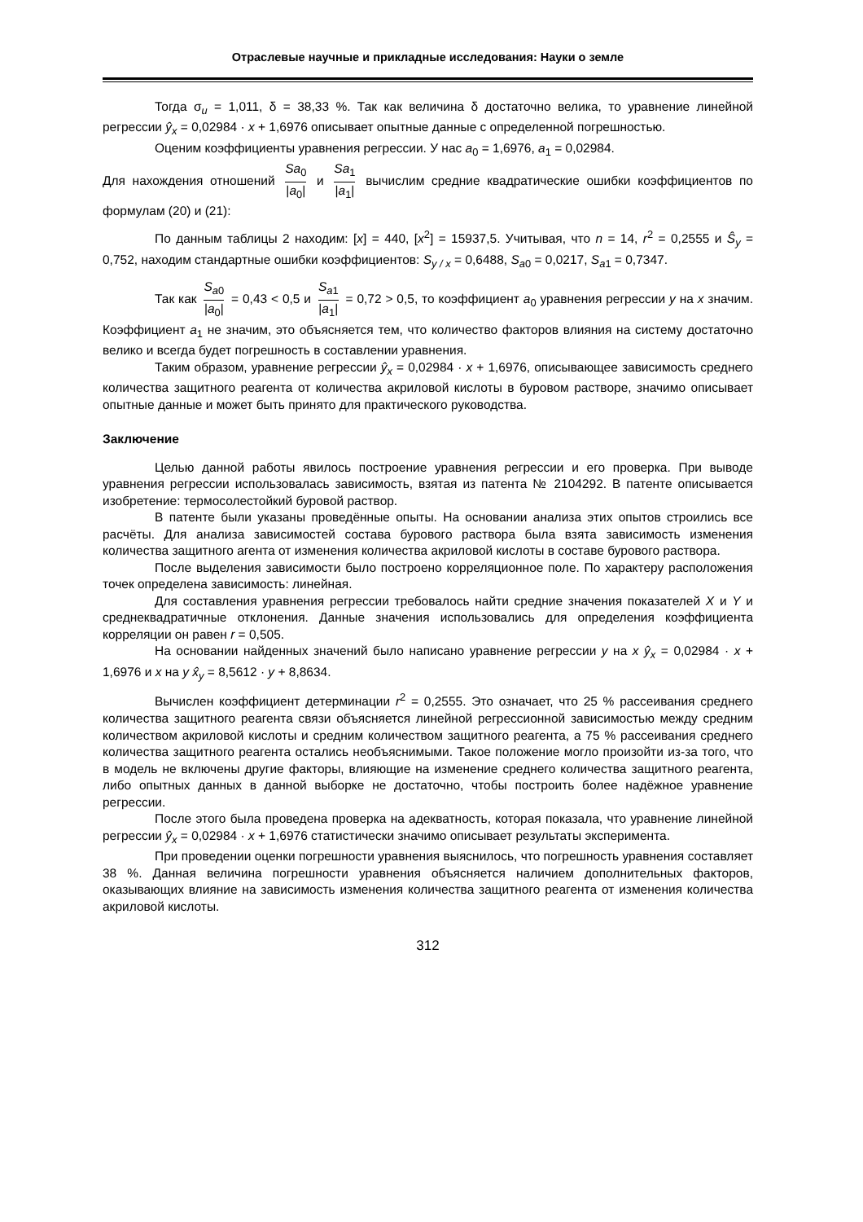Отраслевые научные и прикладные исследования: Науки о земле
Тогда σ<sub>u</sub> = 1,011, δ = 38,33 %. Так как величина δ достаточно велика, то уравнение линейной регрессии ŷ<sub>x</sub> = 0,02984 · x + 1,6976 описывает опытные данные с определенной погрешностью.
Оценим коэффициенты уравнения регрессии. У нас a<sub>0</sub> = 1,6976, a<sub>1</sub> = 0,02984.
Для нахождения отношений Sa<sub>0</sub> |a<sub>0</sub>| и Sa<sub>1</sub> |a<sub>1</sub>| вычислим средние квадратические ошибки коэффициентов по формулам (20) и (21):
По данным таблицы 2 находим: [x] = 440, [x<sup>2</sup>] = 15937,5. Учитывая, что n = 14, r<sup>2</sup> = 0,2555 и Ŝ<sub>y</sub> = 0,752, находим стандартные ошибки коэффициентов: S<sub>y / x</sub> = 0,6488, S<sub>a</sub><sub>0</sub> = 0,0217, S<sub>a</sub><sub>1</sub> = 0,7347.
Так как S<sub>a</sub><sub>0</sub> |a<sub>0</sub>| = 0,43 < 0,5 и S<sub>a</sub><sub>1</sub> |a<sub>1</sub>| = 0,72 > 0,5, то коэффициент a<sub>0</sub> уравнения регрессии y на x значим. Коэффициент a<sub>1</sub> не значим, это объясняется тем, что количество факторов влияния на систему достаточно велико и всегда будет погрешность в составлении уравнения.
Таким образом, уравнение регрессии ŷ<sub>x</sub> = 0,02984 · x + 1,6976, описывающее зависимость среднего количества защитного реагента от количества акриловой кислоты в буровом растворе, значимо описывает опытные данные и может быть принято для практического руководства.
Заключение
Целью данной работы явилось построение уравнения регрессии и его проверка. При выводе уравнения регрессии использовалась зависимость, взятая из патента № 2104292. В патенте описывается изобретение: термосолестойкий буровой раствор.
В патенте были указаны проведённые опыты. На основании анализа этих опытов строились все расчёты. Для анализа зависимостей состава бурового раствора была взята зависимость изменения количества защитного агента от изменения количества акриловой кислоты в составе бурового раствора.
После выделения зависимости было построено корреляционное поле. По характеру расположения точек определена зависимость: линейная.
Для составления уравнения регрессии требовалось найти средние значения показателей X и Y и среднеквадратичные отклонения. Данные значения использовались для определения коэффициента корреляции он равен r = 0,505.
На основании найденных значений было написано уравнение регрессии y на x ŷ<sub>x</sub> = 0,02984 · x + 1,6976 и x на y x̂<sub>y</sub> = 8,5612 · y + 8,8634.
Вычислен коэффициент детерминации r<sup>2</sup> = 0,2555. Это означает, что 25 % рассеивания среднего количества защитного реагента связи объясняется линейной регрессионной зависимостью между средним количеством акриловой кислоты и средним количеством защитного реагента, а 75 % рассеивания среднего количества защитного реагента остались необъяснимыми. Такое положение могло произойти из-за того, что в модель не включены другие факторы, влияющие на изменение среднего количества защитного реагента, либо опытных данных в данной выборке не достаточно, чтобы построить более надёжное уравнение регрессии.
После этого была проведена проверка на адекватность, которая показала, что уравнение линейной регрессии ŷ<sub>x</sub> = 0,02984 · x + 1,6976 статистически значимо описывает результаты эксперимента.
При проведении оценки погрешности уравнения выяснилось, что погрешность уравнения составляет 38 %. Данная величина погрешности уравнения объясняется наличием дополнительных факторов, оказывающих влияние на зависимость изменения количества защитного реагента от изменения количества акриловой кислоты.
312